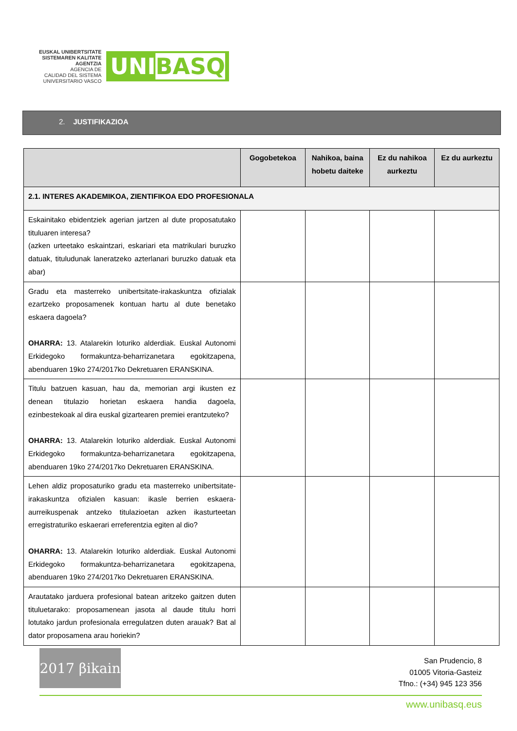EUSKAL UNIBERTSITATE
SISTEMAREN KALITATE
AGENTZIA
AGENCIA DE
CALIDAD DEL SISTEMA
UNIVERSITARIO VASCO
UNIBASQ
2. JUSTIFIKAZIOA
| | Gogobetekoa | Nahikoa, baina hobetu daiteke | Ez du nahikoa aurkeztu | Ez du aurkeztu |
| --- | --- | --- | --- | --- |
| 2.1. INTERES AKADEMIKOA, ZIENTIFIKOA EDO PROFESIONALA | | | | |
| Eskainitako ebidentziek agerian jartzen al dute proposatutako tituluaren interesa? (azken urteetako eskaintzari, eskariari eta matrikulari buruzko datuak, tituludunak laneratzeko azterlanari buruzko datuak eta abar) | | | | |
| Gradu eta masterreko unibertsitate-irakaskuntza ofizialak ezartzeko proposamenek kontuan hartu al dute benetako eskaera dagoela? OHARRA: 13. Atalarekin loturiko alderdiak. Euskal Autonomi Erkidegoko formakuntza-beharrizanetara egokitzapena, abenduaren 19ko 274/2017ko Dekretuaren ERANSKINA. | | | | |
| Titulu batzuen kasuan, hau da, memorian argi ikusten ez denean titulazio horietan eskaera handia dagoela, ezinbestekoak al dira euskal gizartearen premiei erantzuteko? OHARRA: 13. Atalarekin loturiko alderdiak. Euskal Autonomi Erkidegoko formakuntza-beharrizanetara egokitzapena, abenduaren 19ko 274/2017ko Dekretuaren ERANSKINA. | | | | |
| Lehen aldiz proposaturiko gradu eta masterreko unibertsitate-irakaskuntza ofizialen kasuan: ikasle berrien eskaera-aurreikuspenak antzeko titulazioetan azken ikasturteetan erregistraturiko eskaerari erreferentzia egiten al dio? OHARRA: 13. Atalarekin loturiko alderdiak. Euskal Autonomi Erkidegoko formakuntza-beharrizanetara egokitzapena, abenduaren 19ko 274/2017ko Dekretuaren ERANSKINA. | | | | |
| Arautatako jarduera profesional batean aritzeko gaitzen duten tituluetarako: proposamenean jasota al daude titulu horri lotutako jardun profesionala erregulatzen duten arauak? Bat al dator proposamena arau horiekin? | | | | |
2017 βikain
San Prudencio, 8
01005 Vitoria-Gasteiz
Tfno.: (+34) 945 123 356
www.unibasq.eus